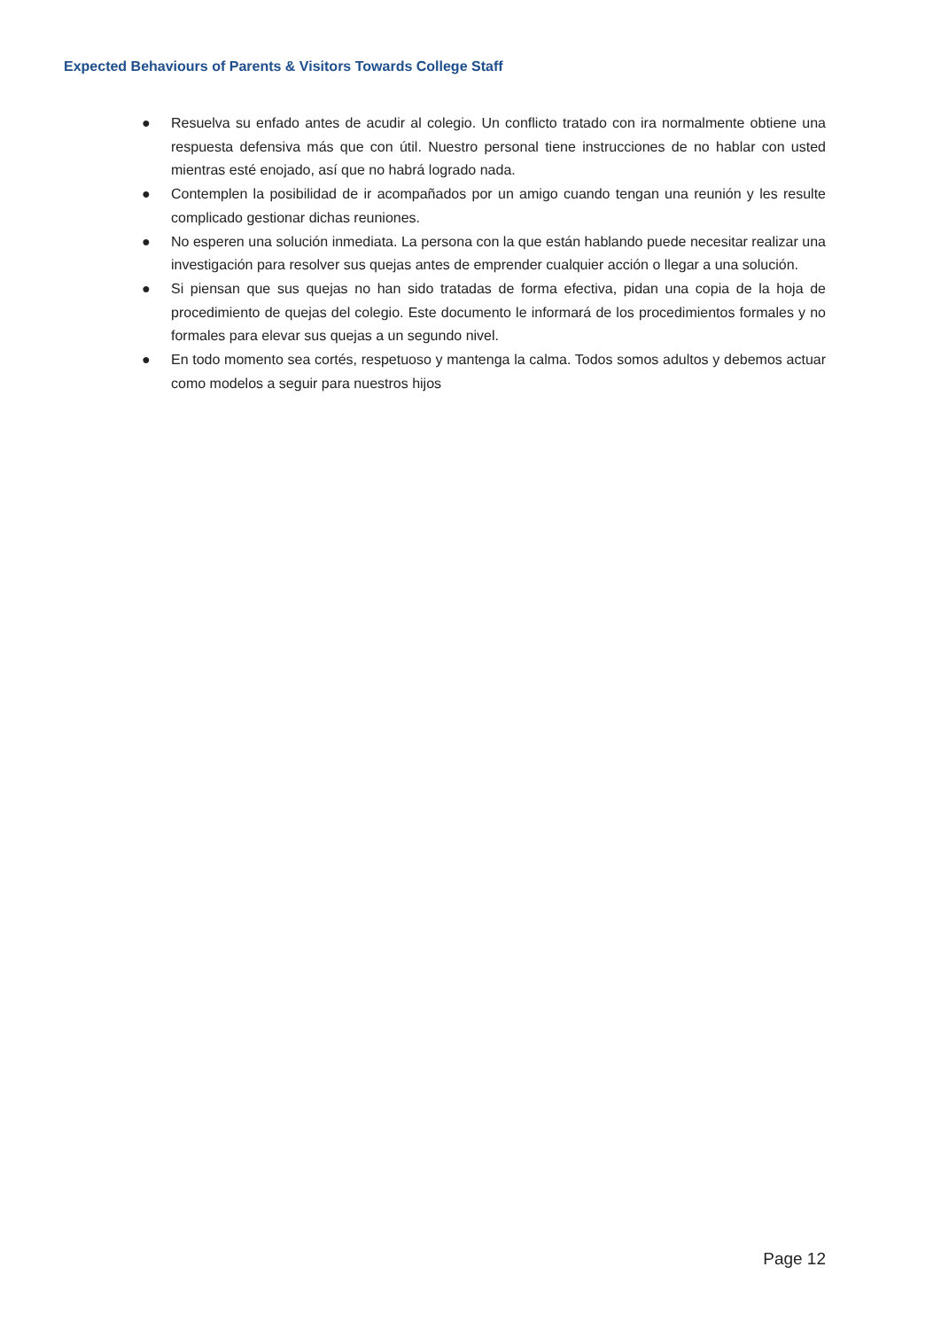Expected Behaviours of Parents & Visitors Towards College Staff
● Resuelva su enfado antes de acudir al colegio. Un conflicto tratado con ira normalmente obtiene una respuesta defensiva más que con útil. Nuestro personal tiene instrucciones de no hablar con usted mientras esté enojado, así que no habrá logrado nada.
● Contemplen la posibilidad de ir acompañados por un amigo cuando tengan una reunión y les resulte complicado gestionar dichas reuniones.
● No esperen una solución inmediata. La persona con la que están hablando puede necesitar realizar una investigación para resolver sus quejas antes de emprender cualquier acción o llegar a una solución.
● Si piensan que sus quejas no han sido tratadas de forma efectiva, pidan una copia de la hoja de procedimiento de quejas del colegio. Este documento le informará de los procedimientos formales y no formales para elevar sus quejas a un segundo nivel.
● En todo momento sea cortés, respetuoso y mantenga la calma. Todos somos adultos y debemos actuar como modelos a seguir para nuestros hijos
Page 12